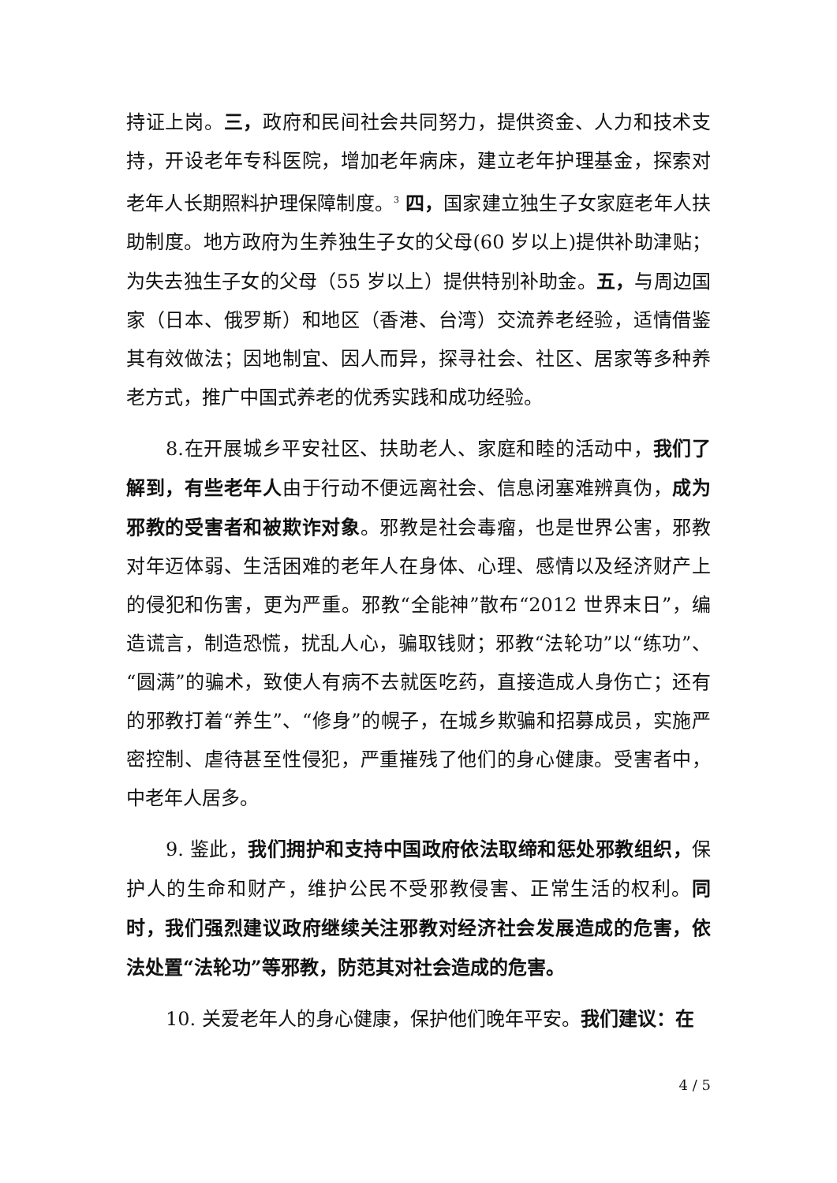持证上岗。三，政府和民间社会共同努力，提供资金、人力和技术支持，开设老年专科医院，增加老年病床，建立老年护理基金，探索对老年人长期照料护理保障制度。<sup>3</sup> 四，国家建立独生子女家庭老年人扶助制度。地方政府为生养独生子女的父母(60 岁以上)提供补助津贴；为失去独生子女的父母（55 岁以上）提供特别补助金。五，与周边国家（日本、俄罗斯）和地区（香港、台湾）交流养老经验，适情借鉴其有效做法；因地制宜、因人而异，探寻社会、社区、居家等多种养老方式，推广中国式养老的优秀实践和成功经验。
8.在开展城乡平安社区、扶助老人、家庭和睦的活动中，我们了解到，有些老年人由于行动不便远离社会、信息闭塞难辨真伪，成为邪教的受害者和被欺诈对象。邪教是社会毒瘤，也是世界公害，邪教对年迈体弱、生活困难的老年人在身体、心理、感情以及经济财产上的侵犯和伤害，更为严重。邪教“全能神”散布“2012 世界末日”，编造谎言，制造恐慌，扰乱人心，骗取钱财；邪教“法轮功”以“练功”、“圆满”的骗术，致使人有病不去就医吃药，直接造成人身伤亡；还有的邪教打着“养生”、“修身”的幌子，在城乡欺骗和招募成员，实施严密控制、虐待甚至性侵犯，严重摧残了他们的身心健康。受害者中，中老年人居多。
9. 鉴此，我们拥护和支持中国政府依法取缔和惩处邪教组织，保护人的生命和财产，维护公民不受邪教侵害、正常生活的权利。同时，我们强烈建议政府继续关注邪教对经济社会发展造成的危害，依法处置“法轮功”等邪教，防范其对社会造成的危害。
10. 关爱老年人的身心健康，保护他们晚年平安。我们建议：在
4 / 5